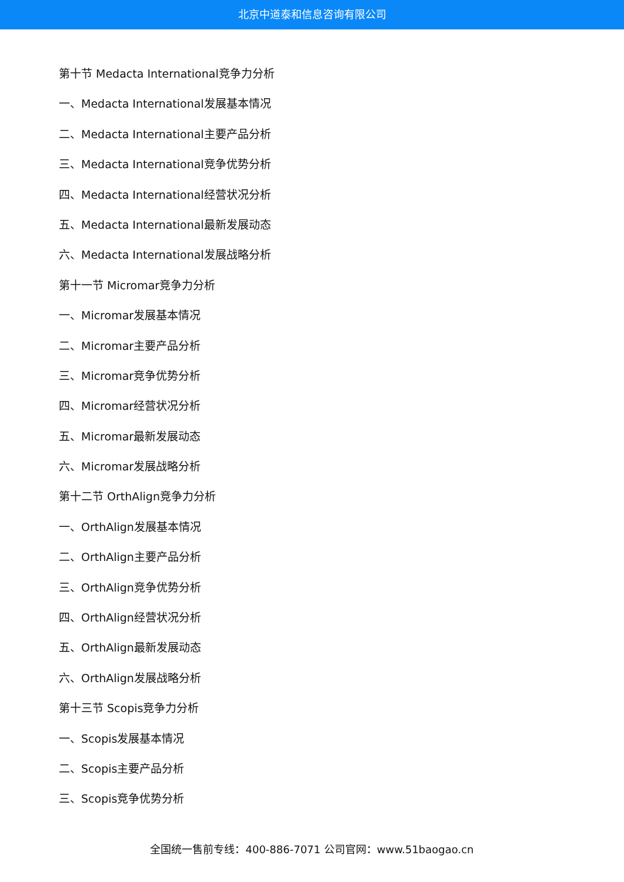北京中道泰和信息咨询有限公司
第十节 Medacta International竞争力分析
一、Medacta International发展基本情况
二、Medacta International主要产品分析
三、Medacta International竞争优势分析
四、Medacta International经营状况分析
五、Medacta International最新发展动态
六、Medacta International发展战略分析
第十一节 Micromar竞争力分析
一、Micromar发展基本情况
二、Micromar主要产品分析
三、Micromar竞争优势分析
四、Micromar经营状况分析
五、Micromar最新发展动态
六、Micromar发展战略分析
第十二节 OrthAlign竞争力分析
一、OrthAlign发展基本情况
二、OrthAlign主要产品分析
三、OrthAlign竞争优势分析
四、OrthAlign经营状况分析
五、OrthAlign最新发展动态
六、OrthAlign发展战略分析
第十三节 Scopis竞争力分析
一、Scopis发展基本情况
二、Scopis主要产品分析
三、Scopis竞争优势分析
全国统一售前专线：400-886-7071 公司官网：www.51baogao.cn